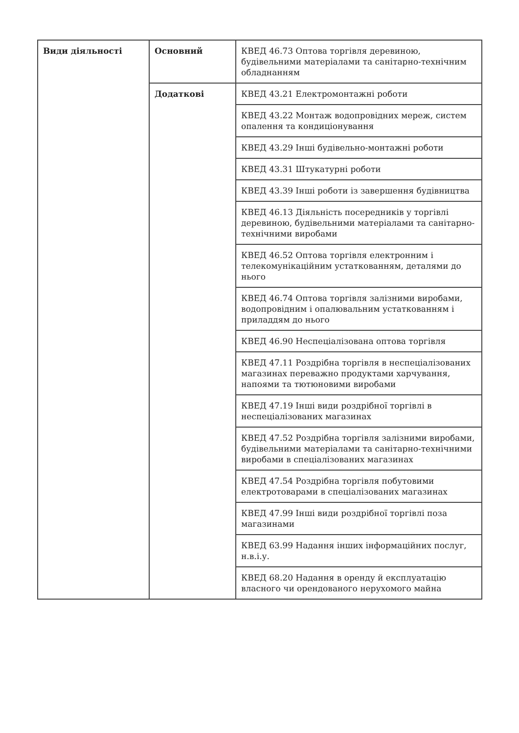| Види діяльності | Основний | КВЕД 46.73 Оптова торгівля деревиною, будівельними матеріалами та санітарно-технічним обладнанням |
| | Додаткові | КВЕД 43.21 Електромонтажні роботи |
| | | КВЕД 43.22 Монтаж водопровідних мереж, систем опалення та кондиціонування |
| | | КВЕД 43.29 Інші будівельно-монтажні роботи |
| | | КВЕД 43.31 Штукатурні роботи |
| | | КВЕД 43.39 Інші роботи із завершення будівництва |
| | | КВЕД 46.13 Діяльність посередників у торгівлі деревиною, будівельними матеріалами та санітарно-технічними виробами |
| | | КВЕД 46.52 Оптова торгівля електронним і телекомунікаційним устаткованням, деталями до нього |
| | | КВЕД 46.74 Оптова торгівля залізними виробами, водопровідним і опалювальним устаткованням і приладдям до нього |
| | | КВЕД 46.90 Неспеціалізована оптова торгівля |
| | | КВЕД 47.11 Роздрібна торгівля в неспеціалізованих магазинах переважно продуктами харчування, напоями та тютюновими виробами |
| | | КВЕД 47.19 Інші види роздрібної торгівлі в неспеціалізованих магазинах |
| | | КВЕД 47.52 Роздрібна торгівля залізними виробами, будівельними матеріалами та санітарно-технічними виробами в спеціалізованих магазинах |
| | | КВЕД 47.54 Роздрібна торгівля побутовими електротоварами в спеціалізованих магазинах |
| | | КВЕД 47.99 Інші види роздрібної торгівлі поза магазинами |
| | | КВЕД 63.99 Надання інших інформаційних послуг, н.в.і.у. |
| | | КВЕД 68.20 Надання в оренду й експлуатацію власного чи орендованого нерухомого майна |